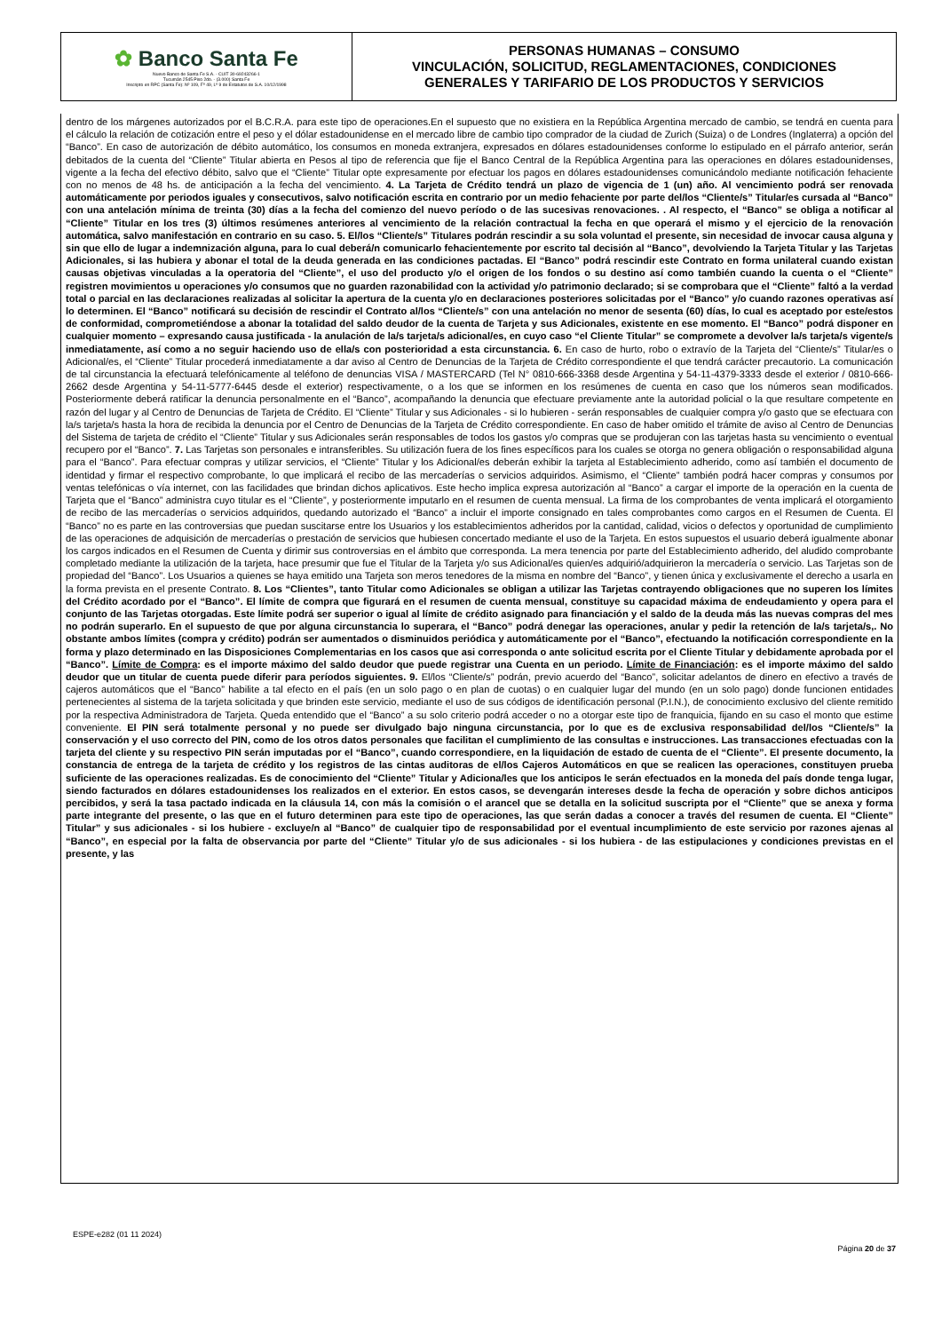| ✿ Banco Santa Fe Nuevo Banco de Santa Fe S.A. - CUIT 30-69243266-1 Tucumán 2545 Piso 2do. - (3.000) Santa Fe Inscripto en RPC (Santa Fe): Nº 109, Fº 49, Lº 9 de Estatutos de S.A. 10/12/1998 | PERSONAS HUMANAS – CONSUMO VINCULACIÓN, SOLICITUD, REGLAMENTACIONES, CONDICIONES GENERALES Y TARIFARIO DE LOS PRODUCTOS Y SERVICIOS |
dentro de los márgenes autorizados por el B.C.R.A. para este tipo de operaciones.En el supuesto que no existiera en la República Argentina mercado de cambio, se tendrá en cuenta para el cálculo la relación de cotización entre el peso y el dólar estadounidense en el mercado libre de cambio tipo comprador de la ciudad de Zurich (Suiza) o de Londres (Inglaterra) a opción del “Banco”. En caso de autorización de débito automático, los consumos en moneda extranjera, expresados en dólares estadounidenses conforme lo estipulado en el párrafo anterior, serán debitados de la cuenta del “Cliente” Titular abierta en Pesos al tipo de referencia que fije el Banco Central de la República Argentina para las operaciones en dólares estadounidenses, vigente a la fecha del efectivo débito, salvo que el “Cliente” Titular opte expresamente por efectuar los pagos en dólares estadounidenses comunicándolo mediante notificación fehaciente con no menos de 48 hs. de anticipación a la fecha del vencimiento. 4. La Tarjeta de Crédito tendrá un plazo de vigencia de 1 (un) año. Al vencimiento podrá ser renovada automáticamente por periodos iguales y consecutivos, salvo notificación escrita en contrario por un medio fehaciente por parte del/los “Cliente/s” Titular/es cursada al “Banco” con una antelación mínima de treinta (30) días a la fecha del comienzo del nuevo período o de las sucesivas renovaciones. . Al respecto, el “Banco” se obliga a notificar al “Cliente” Titular en los tres (3) últimos resúmenes anteriores al vencimiento de la relación contractual la fecha en que operará el mismo y el ejercicio de la renovación automática, salvo manifestación en contrario en su caso. 5. El/los “Cliente/s” Titulares podrán rescindir a su sola voluntad el presente, sin necesidad de invocar causa alguna y sin que ello de lugar a indemnización alguna, para lo cual deberá/n comunicarlo fehacientemente por escrito tal decisión al “Banco”, devolviendo la Tarjeta Titular y las Tarjetas Adicionales, si las hubiera y abonar el total de la deuda generada en las condiciones pactadas. El “Banco” podrá rescindir este Contrato en forma unilateral cuando existan causas objetivas vinculadas a la operatoria del “Cliente”, el uso del producto y/o el origen de los fondos o su destino así como también cuando la cuenta o el “Cliente” registren movimientos u operaciones y/o consumos que no guarden razonabilidad con la actividad y/o patrimonio declarado; si se comprobara que el “Cliente” faltó a la verdad total o parcial en las declaraciones realizadas al solicitar la apertura de la cuenta y/o en declaraciones posteriores solicitadas por el “Banco” y/o cuando razones operativas así lo determinen. El “Banco” notificará su decisión de rescindir el Contrato al/los “Cliente/s” con una antelación no menor de sesenta (60) días, lo cual es aceptado por este/estos de conformidad, comprometiéndose a abonar la totalidad del saldo deudor de la cuenta de Tarjeta y sus Adicionales, existente en ese momento. El “Banco” podrá disponer en cualquier momento – expresando causa justificada - la anulación de la/s tarjeta/s adicional/es, en cuyo caso “el Cliente Titular” se compromete a devolver la/s tarjeta/s vigente/s inmediatamente, así como a no seguir haciendo uso de ella/s con posterioridad a esta circunstancia. 6. En caso de hurto, robo o extravío de la Tarjeta del “Cliente/s” Titular/es o Adicional/es, el “Cliente” Titular procederá inmediatamente a dar aviso al Centro de Denuncias de la Tarjeta de Crédito correspondiente el que tendrá carácter precautorio. La comunicación de tal circunstancia la efectuará telefónicamente al teléfono de denuncias VISA / MASTERCARD (Tel N° 0810-666-3368 desde Argentina y 54-11-4379-3333 desde el exterior / 0810-666-2662 desde Argentina y 54-11-5777-6445 desde el exterior) respectivamente, o a los que se informen en los resúmenes de cuenta en caso que los números sean modificados. Posteriormente deberá ratificar la denuncia personalmente en el “Banco”, acompañando la denuncia que efectuare previamente ante la autoridad policial o la que resultare competente en razón del lugar y al Centro de Denuncias de Tarjeta de Crédito. El “Cliente” Titular y sus Adicionales - si lo hubieren - serán responsables de cualquier compra y/o gasto que se efectuara con la/s tarjeta/s hasta la hora de recibida la denuncia por el Centro de Denuncias de la Tarjeta de Crédito correspondiente. En caso de haber omitido el trámite de aviso al Centro de Denuncias del Sistema de tarjeta de crédito el “Cliente” Titular y sus Adicionales serán responsables de todos los gastos y/o compras que se produjeran con las tarjetas hasta su vencimiento o eventual recupero por el “Banco”. 7. Las Tarjetas son personales e intransferibles. Su utilización fuera de los fines específicos para los cuales se otorga no genera obligación o responsabilidad alguna para el “Banco”. Para efectuar compras y utilizar servicios, el “Cliente” Titular y los Adicional/es deberán exhibir la tarjeta al Establecimiento adherido, como así también el documento de identidad y firmar el respectivo comprobante, lo que implicará el recibo de las mercaderías o servicios adquiridos. Asimismo, el “Cliente” también podrá hacer compras y consumos por ventas telefónicas o vía internet, con las facilidades que brindan dichos aplicativos. Este hecho implica expresa autorización al “Banco” a cargar el importe de la operación en la cuenta de Tarjeta que el “Banco” administra cuyo titular es el “Cliente”, y posteriormente imputarlo en el resumen de cuenta mensual. La firma de los comprobantes de venta implicará el otorgamiento de recibo de las mercaderías o servicios adquiridos, quedando autorizado el “Banco” a incluir el importe consignado en tales comprobantes como cargos en el Resumen de Cuenta. El “Banco” no es parte en las controversias que puedan suscitarse entre los Usuarios y los establecimientos adheridos por la cantidad, calidad, vicios o defectos y oportunidad de cumplimiento de las operaciones de adquisición de mercaderías o prestación de servicios que hubiesen concertado mediante el uso de la Tarjeta. En estos supuestos el usuario deberá igualmente abonar los cargos indicados en el Resumen de Cuenta y dirimir sus controversias en el ámbito que corresponda. La mera tenencia por parte del Establecimiento adherido, del aludido comprobante completado mediante la utilización de la tarjeta, hace presumir que fue el Titular de la Tarjeta y/o sus Adicional/es quien/es adquirió/adquirieron la mercadería o servicio. Las Tarjetas son de propiedad del “Banco”. Los Usuarios a quienes se haya emitido una Tarjeta son meros tenedores de la misma en nombre del “Banco”, y tienen única y exclusivamente el derecho a usarla en la forma prevista en el presente Contrato. 8. Los “Clientes”, tanto Titular como Adicionales se obligan a utilizar las Tarjetas contrayendo obligaciones que no superen los límites del Crédito acordado por el “Banco”. El límite de compra que figurará en el resumen de cuenta mensual, constituye su capacidad máxima de endeudamiento y opera para el conjunto de las Tarjetas otorgadas. Este límite podrá ser superior o igual al límite de crédito asignado para financiación y el saldo de la deuda más las nuevas compras del mes no podrán superarlo. En el supuesto de que por alguna circunstancia lo superara, el “Banco” podrá denegar las operaciones, anular y pedir la retención de la/s tarjeta/s,. No obstante ambos límites (compra y crédito) podrán ser aumentados o disminuidos periódica y automáticamente por el “Banco”, efectuando la notificación correspondiente en la forma y plazo determinado en las Disposiciones Complementarias en los casos que asi corresponda o ante solicitud escrita por el Cliente Titular y debidamente aprobada por el “Banco”. Límite de Compra: es el importe máximo del saldo deudor que puede registrar una Cuenta en un periodo. Límite de Financiación: es el importe máximo del saldo deudor que un titular de cuenta puede diferir para períodos siguientes. 9. El/los “Cliente/s” podrán, previo acuerdo del “Banco”, solicitar adelantos de dinero en efectivo a través de cajeros automáticos que el “Banco” habilite a tal efecto en el país (en un solo pago o en plan de cuotas) o en cualquier lugar del mundo (en un solo pago) donde funcionen entidades pertenecientes al sistema de la tarjeta solicitada y que brinden este servicio, mediante el uso de sus códigos de identificación personal (P.I.N.), de conocimiento exclusivo del cliente remitido por la respectiva Administradora de Tarjeta. Queda entendido que el “Banco” a su solo criterio podrá acceder o no a otorgar este tipo de franquicia, fijando en su caso el monto que estime conveniente. El PIN será totalmente personal y no puede ser divulgado bajo ninguna circunstancia, por lo que es de exclusiva responsabilidad del/los “Cliente/s” la conservación y el uso correcto del PIN, como de los otros datos personales que facilitan el cumplimiento de las consultas e instrucciones. Las transacciones efectuadas con la tarjeta del cliente y su respectivo PIN serán imputadas por el “Banco”, cuando correspondiere, en la liquidación de estado de cuenta de el “Cliente”. El presente documento, la constancia de entrega de la tarjeta de crédito y los registros de las cintas auditoras de el/los Cajeros Automáticos en que se realicen las operaciones, constituyen prueba suficiente de las operaciones realizadas. Es de conocimiento del “Cliente” Titular y Adiciona/les que los anticipos le serán efectuados en la moneda del país donde tenga lugar, siendo facturados en dólares estadounidenses los realizados en el exterior. En estos casos, se devengarán intereses desde la fecha de operación y sobre dichos anticipos percibidos, y será la tasa pactado indicada en la cláusula 14, con más la comisión o el arancel que se detalla en la solicitud suscripta por el “Cliente” que se anexa y forma parte integrante del presente, o las que en el futuro determinen para este tipo de operaciones, las que serán dadas a conocer a través del resumen de cuenta. El “Cliente” Titular” y sus adicionales - si los hubiere - excluye/n al “Banco” de cualquier tipo de responsabilidad por el eventual incumplimiento de este servicio por razones ajenas al “Banco”, en especial por la falta de observancia por parte del “Cliente” Titular y/o de sus adicionales - si los hubiera - de las estipulaciones y condiciones previstas en el presente, y las
ESPE-e282 (01 11 2024)
Página 20 de 37